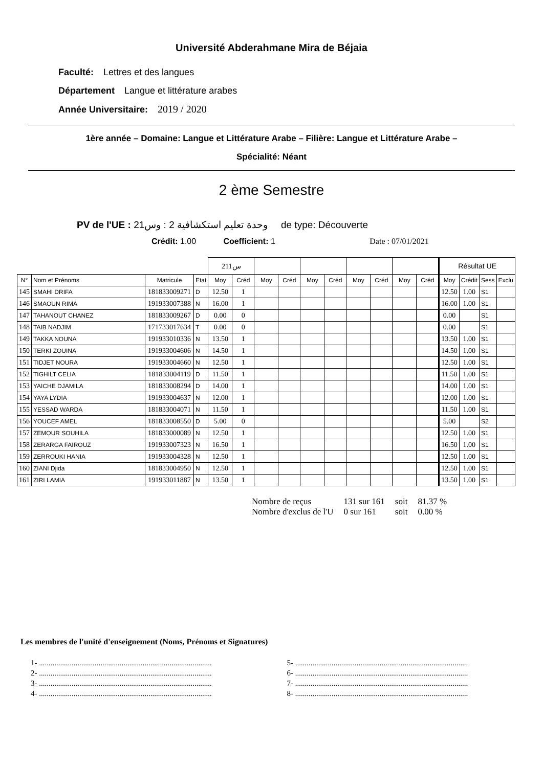Université Abderahmane Mira de Béjaia
Faculté: Lettres et des langues
Département Langue et littérature arabes
Année Universitaire: 2019 / 2020
1ère année – Domaine: Langue et Littérature Arabe – Filière: Langue et Littérature Arabe –
Spécialité: Néant
2 ème Semestre
PV de l'UE : وحدة تعليم استكشافية 2 : وس21 de type: Découverte
Crédit: 1.00 Coefficient: 1 Date : 07/01/2021
| | | | | س211 | | | | | | | | | | Résultat UE | | | |
| N° | Nom et Prénoms | Matricule | Etat | Moy | Créd | Moy | Créd | Moy | Créd | Moy | Créd | Moy | Créd | Moy | Crédit | Sess | Exclu |
| 145 | SMAHI DRIFA | 181833009271 | D | 12.50 | 1 | | | | | | | | | 12.50 | 1.00 | S1 | |
| 146 | SMAOUN RIMA | 191933007388 | N | 16.00 | 1 | | | | | | | | | 16.00 | 1.00 | S1 | |
| 147 | TAHANOUT CHANEZ | 181833009267 | D | 0.00 | 0 | | | | | | | | | 0.00 | | S1 | |
| 148 | TAIB NADJIM | 171733017634 | T | 0.00 | 0 | | | | | | | | | 0.00 | | S1 | |
| 149 | TAKKA NOUNA | 191933010336 | N | 13.50 | 1 | | | | | | | | | 13.50 | 1.00 | S1 | |
| 150 | TERKI ZOUINA | 191933004606 | N | 14.50 | 1 | | | | | | | | | 14.50 | 1.00 | S1 | |
| 151 | TIDJET NOURA | 191933004660 | N | 12.50 | 1 | | | | | | | | | 12.50 | 1.00 | S1 | |
| 152 | TIGHILT CELIA | 181833004119 | D | 11.50 | 1 | | | | | | | | | 11.50 | 1.00 | S1 | |
| 153 | YAICHE DJAMILA | 181833008294 | D | 14.00 | 1 | | | | | | | | | 14.00 | 1.00 | S1 | |
| 154 | YAYA LYDIA | 191933004637 | N | 12.00 | 1 | | | | | | | | | 12.00 | 1.00 | S1 | |
| 155 | YESSAD WARDA | 181833004071 | N | 11.50 | 1 | | | | | | | | | 11.50 | 1.00 | S1 | |
| 156 | YOUCEF AMEL | 181833008550 | D | 5.00 | 0 | | | | | | | | | 5.00 | | S2 | |
| 157 | ZEMOUR SOUHILA | 181833000089 | N | 12.50 | 1 | | | | | | | | | 12.50 | 1.00 | S1 | |
| 158 | ZERARGA FAIROUZ | 191933007323 | N | 16.50 | 1 | | | | | | | | | 16.50 | 1.00 | S1 | |
| 159 | ZERROUKI HANIA | 191933004328 | N | 12.50 | 1 | | | | | | | | | 12.50 | 1.00 | S1 | |
| 160 | ZIANI Djida | 181833004950 | N | 12.50 | 1 | | | | | | | | | 12.50 | 1.00 | S1 | |
| 161 | ZIRI LAMIA | 191933011887 | N | 13.50 | 1 | | | | | | | | | 13.50 | 1.00 | S1 | |
| Nombre de reçus | 131 sur 161 | soit | 81.37 % |
| Nombre d'exclus de l'U | 0 sur 161 | soit | 0.00 % |
Les membres de l'unité d'enseignement (Noms, Prénoms et Signatures)
1- ..........................................................................................
2- ..........................................................................................
3- ..........................................................................................
4- ..........................................................................................
5- ..........................................................................................
6- ..........................................................................................
7- ..........................................................................................
8- ..........................................................................................